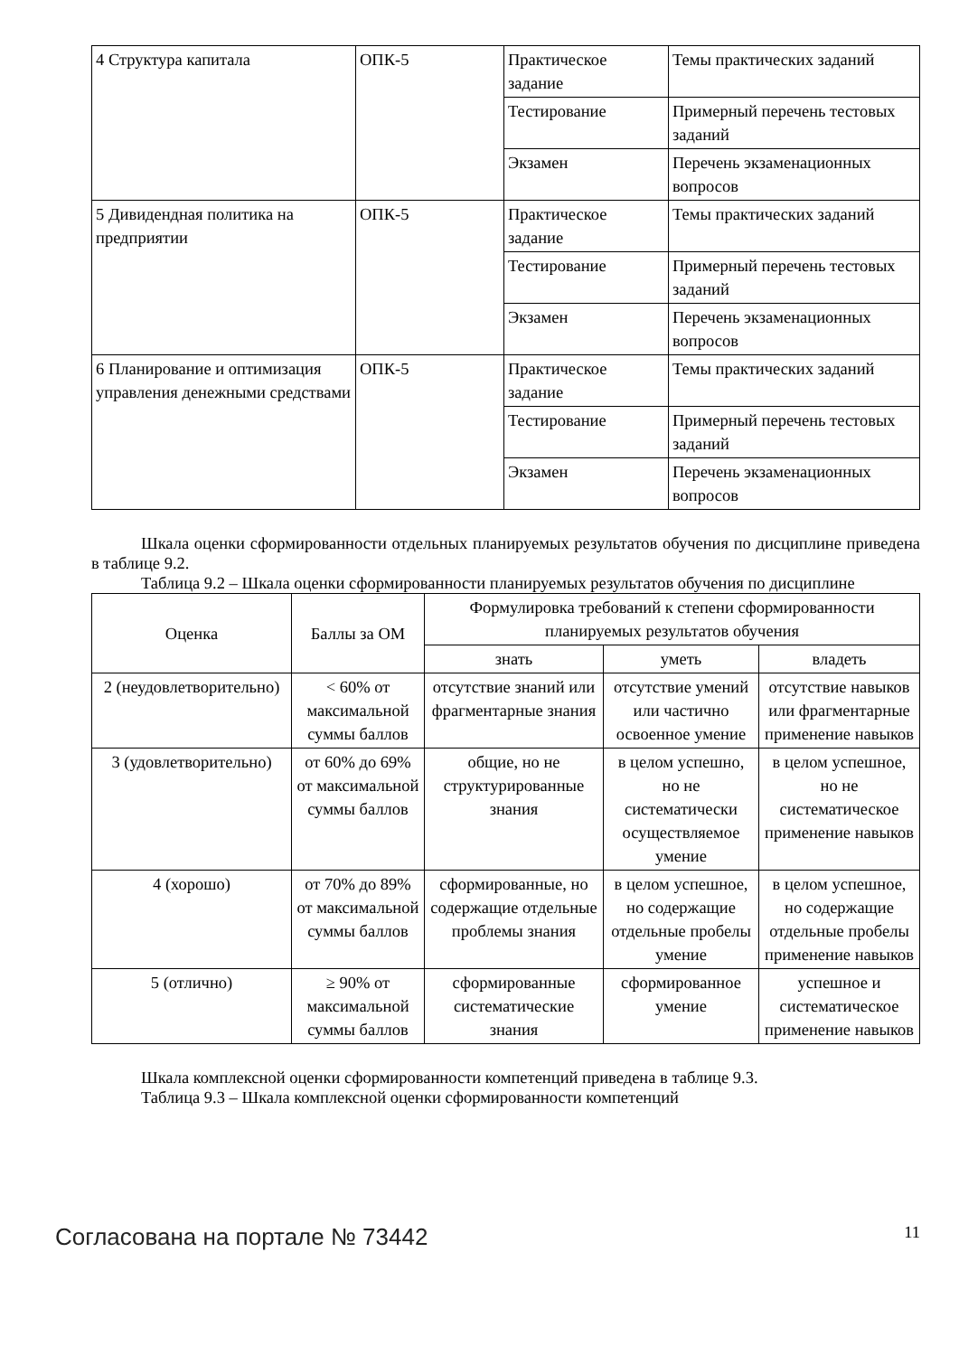| 4 Структура капитала | ОПК-5 | Практическое задание | Темы практических заданий |
| | | Тестирование | Примерный перечень тестовых заданий |
| | | Экзамен | Перечень экзаменационных вопросов |
| 5 Дивидендная политика на предприятии | ОПК-5 | Практическое задание | Темы практических заданий |
| | | Тестирование | Примерный перечень тестовых заданий |
| | | Экзамен | Перечень экзаменационных вопросов |
| 6 Планирование и оптимизация управления денежными средствами | ОПК-5 | Практическое задание | Темы практических заданий |
| | | Тестирование | Примерный перечень тестовых заданий |
| | | Экзамен | Перечень экзаменационных вопросов |
Шкала оценки сформированности отдельных планируемых результатов обучения по дисциплине приведена в таблице 9.2.
Таблица 9.2 – Шкала оценки сформированности планируемых результатов обучения по дисциплине
| Оценка | Баллы за ОМ | Формулировка требований к степени сформированности планируемых результатов обучения | | |
| --- | --- | --- | --- | --- |
| | | знать | уметь | владеть |
| 2 (неудовлетворительно) | < 60% от максимальной суммы баллов | отсутствие знаний или фрагментарные знания | отсутствие умений или частично освоенное умение | отсутствие навыков или фрагментарные применение навыков |
| 3 (удовлетворительно) | от 60% до 69% от максимальной суммы баллов | общие, но не структурированные знания | в целом успешно, но не систематически осуществляемое умение | в целом успешное, но не систематическое применение навыков |
| 4 (хорошо) | от 70% до 89% от максимальной суммы баллов | сформированные, но содержащие отдельные проблемы знания | в целом успешное, но содержащие отдельные пробелы умение | в целом успешное, но содержащие отдельные пробелы применение навыков |
| 5 (отлично) | ≥ 90% от максимальной суммы баллов | сформированные систематические знания | сформированное умение | успешное и систематическое применение навыков |
Шкала комплексной оценки сформированности компетенций приведена в таблице 9.3.
Таблица 9.3 – Шкала комплексной оценки сформированности компетенций
Согласована на портале № 73442 11